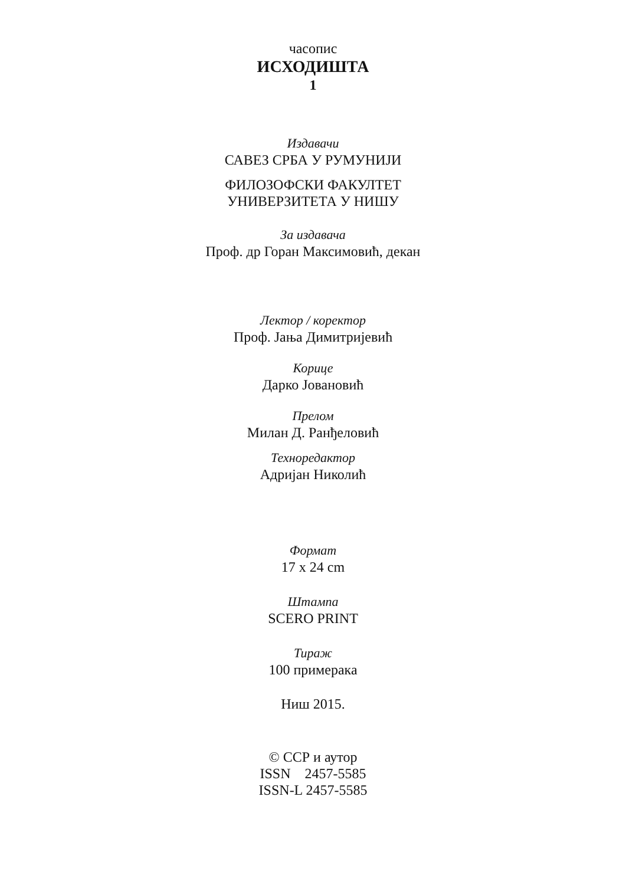часопис
ИСХОДИШТА
1
Издавачи
САВЕЗ СРБА У РУМУНИЈИ
ФИЛОЗОФСКИ ФАКУЛТЕТ
УНИВЕРЗИТЕТА У НИШУ
За издавача
Проф. др Горан Максимовић, декан
Лектор / коректор
Проф. Јања Димитријевић
Корице
Дарко Јовановић
Прелом
Милан Д. Ранђеловић
Техноредактор
Адријан Николић
Формат
17 x 24 cm
Штампа
SCERO PRINT
Тираж
100 примерака
Ниш 2015.
© ССР и аутор
ISSN 2457-5585
ISSN-L 2457-5585